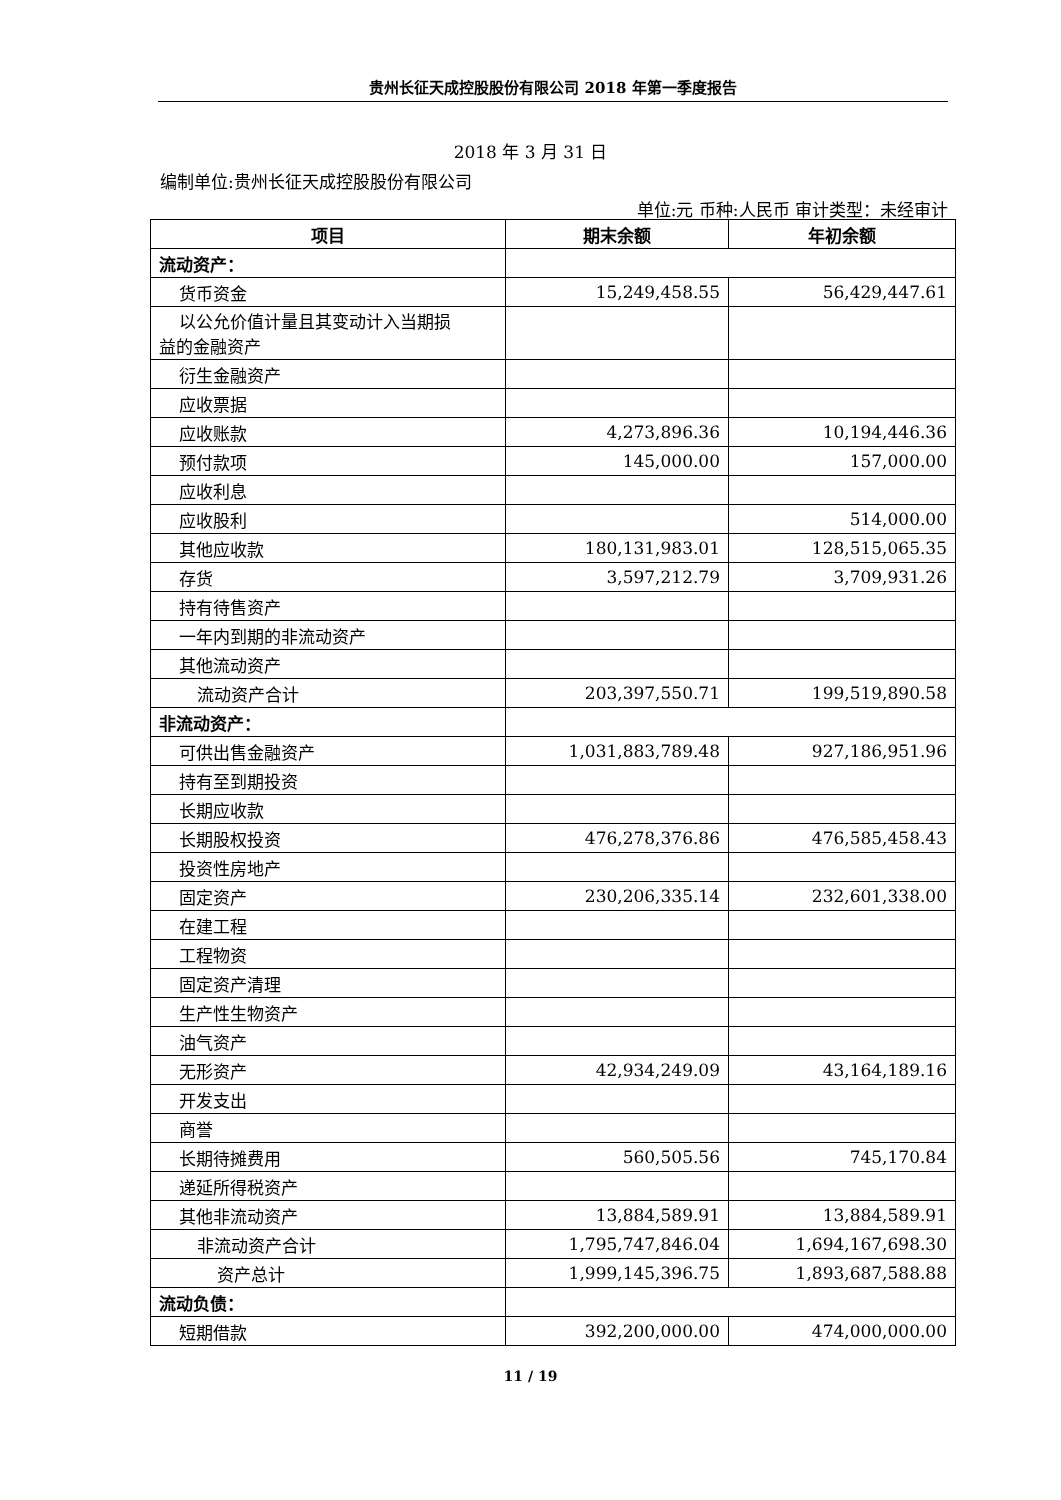贵州长征天成控股股份有限公司 2018 年第一季度报告
2018 年 3 月 31 日
编制单位:贵州长征天成控股股份有限公司
单位:元 币种:人民币 审计类型：未经审计
| 项目 | 期末余额 | 年初余额 |
| --- | --- | --- |
| 流动资产： | | |
| 货币资金 | 15,249,458.55 | 56,429,447.61 |
| 以公允价值计量且其变动计入当期损 益的金融资产 | | |
| 衍生金融资产 | | |
| 应收票据 | | |
| 应收账款 | 4,273,896.36 | 10,194,446.36 |
| 预付款项 | 145,000.00 | 157,000.00 |
| 应收利息 | | |
| 应收股利 | | 514,000.00 |
| 其他应收款 | 180,131,983.01 | 128,515,065.35 |
| 存货 | 3,597,212.79 | 3,709,931.26 |
| 持有待售资产 | | |
| 一年内到期的非流动资产 | | |
| 其他流动资产 | | |
| 流动资产合计 | 203,397,550.71 | 199,519,890.58 |
| 非流动资产： | | |
| 可供出售金融资产 | 1,031,883,789.48 | 927,186,951.96 |
| 持有至到期投资 | | |
| 长期应收款 | | |
| 长期股权投资 | 476,278,376.86 | 476,585,458.43 |
| 投资性房地产 | | |
| 固定资产 | 230,206,335.14 | 232,601,338.00 |
| 在建工程 | | |
| 工程物资 | | |
| 固定资产清理 | | |
| 生产性生物资产 | | |
| 油气资产 | | |
| 无形资产 | 42,934,249.09 | 43,164,189.16 |
| 开发支出 | | |
| 商誉 | | |
| 长期待摊费用 | 560,505.56 | 745,170.84 |
| 递延所得税资产 | | |
| 其他非流动资产 | 13,884,589.91 | 13,884,589.91 |
| 非流动资产合计 | 1,795,747,846.04 | 1,694,167,698.30 |
| 资产总计 | 1,999,145,396.75 | 1,893,687,588.88 |
| 流动负债： | | |
| 短期借款 | 392,200,000.00 | 474,000,000.00 |
11 / 19